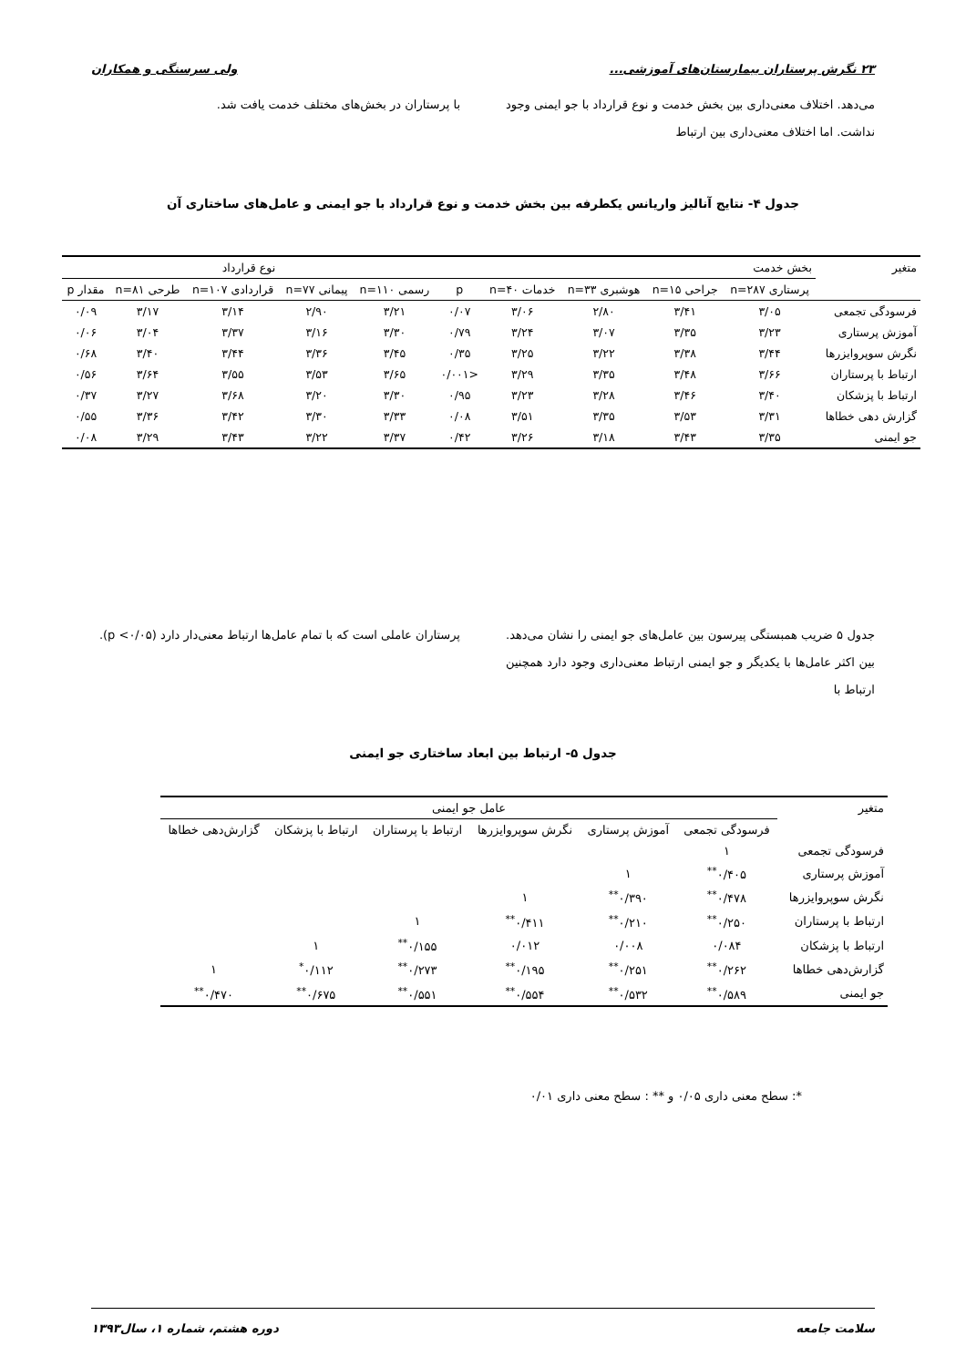۲۳ نگرش پرستاران بیمارستان‌های آموزشی... ولی سرسنگی و همکاران
می‌دهد. اختلاف معنی‌داری بین بخش خدمت و نوع قرارداد با جو ایمنی وجود نداشت. اما اختلاف معنی‌داری بین ارتباط
با پرستاران در بخش‌های مختلف خدمت یافت شد.
جدول ۴- نتایج آنالیز واریانس یکطرفه بین بخش خدمت و نوع قرارداد با جو ایمنی و عامل‌های ساختاری آن
| متغیر | بخش خدمت | | | | | نوع قرارداد | | | | |
| | پرستاری n=۲۸۷ | جراحی n=۱۵ | هوشبری n=۳۳ | خدمات n=۴۰ | p | رسمی n=۱۱۰ | پیمانی n=۷۷ | قراردادی n=۱۰۷ | طرحی n=۸۱ | مقدار p |
| فرسودگی تجمعی | ۳/۰۵ | ۳/۴۱ | ۲/۸۰ | ۳/۰۶ | ۰/۰۷ | ۳/۲۱ | ۲/۹۰ | ۳/۱۴ | ۳/۱۷ | ۰/۰۹ |
| آموزش پرستاری | ۳/۲۳ | ۳/۳۵ | ۳/۰۷ | ۳/۲۴ | ۰/۷۹ | ۳/۳۰ | ۳/۱۶ | ۳/۳۷ | ۳/۰۴ | ۰/۰۶ |
| نگرش سوپروایزرها | ۳/۴۴ | ۳/۳۸ | ۳/۲۲ | ۳/۲۵ | ۰/۳۵ | ۳/۴۵ | ۳/۳۶ | ۳/۴۴ | ۳/۴۰ | ۰/۶۸ |
| ارتباط با پرستاران | ۳/۶۶ | ۳/۴۸ | ۳/۳۵ | ۳/۲۹ | <۰/۰۰۱ | ۳/۶۵ | ۳/۵۳ | ۳/۵۵ | ۳/۶۴ | ۰/۵۶ |
| ارتباط با پزشکان | ۳/۴۰ | ۳/۴۶ | ۳/۲۸ | ۳/۲۳ | ۰/۹۵ | ۳/۳۰ | ۳/۲۰ | ۳/۶۸ | ۳/۲۷ | ۰/۳۷ |
| گزارش دهی خطاها | ۳/۳۱ | ۳/۵۳ | ۳/۳۵ | ۳/۵۱ | ۰/۰۸ | ۳/۳۳ | ۳/۳۰ | ۳/۴۲ | ۳/۳۶ | ۰/۵۵ |
| جو ایمنی | ۳/۳۵ | ۳/۴۳ | ۳/۱۸ | ۳/۲۶ | ۰/۴۲ | ۳/۳۷ | ۳/۲۲ | ۳/۴۳ | ۳/۲۹ | ۰/۰۸ |
جدول ۵ ضریب همبستگی پیرسون بین عامل‌های جو ایمنی را نشان می‌دهد. بین اکثر عامل‌ها با یکدیگر و جو ایمنی ارتباط معنی‌داری وجود دارد همچنین ارتباط با
پرستاران عاملی است که با تمام عامل‌ها ارتباط معنی‌دار دارد (p <۰/۰۵).
جدول ۵- ارتباط بین ابعاد ساختاری جو ایمنی
| متغیر | عامل جو ایمنی | | | | | |
| | فرسودگی تجمعی | آموزش پرستاری | نگرش سوپروایزرها | ارتباط با پرستاران | ارتباط با پزشکان | گزارش‌دهی خطاها |
| فرسودگی تجمعی | ۱ | | | | | |
| آموزش پرستاری | ۰/۴۰۵<sup>**</sup> | ۱ | | | | |
| نگرش سوپروایزرها | ۰/۴۷۸<sup>**</sup> | ۰/۳۹۰<sup>**</sup> | ۱ | | | |
| ارتباط با پرستاران | ۰/۲۵۰<sup>**</sup> | ۰/۲۱۰<sup>**</sup> | ۰/۴۱۱<sup>**</sup> | ۱ | | |
| ارتباط با پزشکان | ۰/۰۸۴ | ۰/۰۰۸ | ۰/۰۱۲ | ۰/۱۵۵<sup>**</sup> | ۱ | |
| گزارش‌دهی خطاها | ۰/۲۶۲<sup>**</sup> | ۰/۲۵۱<sup>**</sup> | ۰/۱۹۵<sup>**</sup> | ۰/۲۷۳<sup>**</sup> | ۰/۱۱۲<sup>*</sup> | ۱ |
| جو ایمنی | ۰/۵۸۹<sup>**</sup> | ۰/۵۳۲<sup>**</sup> | ۰/۵۵۴<sup>**</sup> | ۰/۵۵۱<sup>**</sup> | ۰/۶۷۵<sup>**</sup> | ۰/۴۷۰<sup>**</sup> |
*: سطح معنی داری ۰/۰۵ و ** : سطح معنی داری ۰/۰۱
سلامت جامعه دوره هشتم، شماره ۱، سال۱۳۹۳